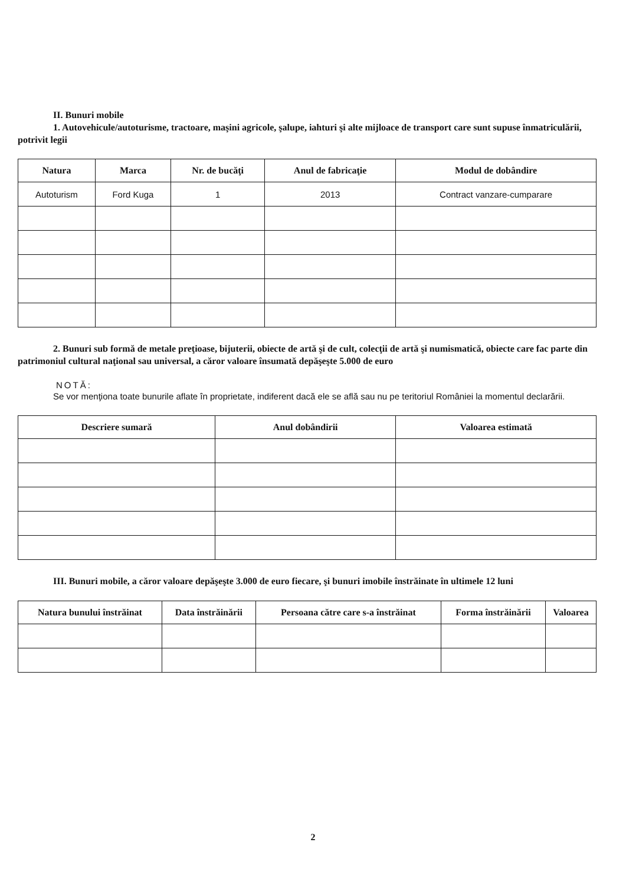II. Bunuri mobile
1. Autovehicule/autoturisme, tractoare, maşini agricole, şalupe, iahturi şi alte mijloace de transport care sunt supuse înmatriculării, potrivit legii
| Natura | Marca | Nr. de bucăţi | Anul de fabricaţie | Modul de dobândire |
| --- | --- | --- | --- | --- |
| Autoturism | Ford Kuga | 1 | 2013 | Contract vanzare-cumparare |
2. Bunuri sub formă de metale preţioase, bijuterii, obiecte de artă şi de cult, colecţii de artă şi numismatică, obiecte care fac parte din patrimoniul cultural naţional sau universal, a căror valoare însumată depăşeşte 5.000 de euro
NOTĂ:
Se vor menţiona toate bunurile aflate în proprietate, indiferent dacă ele se află sau nu pe teritoriul României la momentul declarării.
| Descriere sumară | Anul dobândirii | Valoarea estimată |
| --- | --- | --- |
III. Bunuri mobile, a căror valoare depăşeşte 3.000 de euro fiecare, şi bunuri imobile înstrăinate în ultimele 12 luni
| Natura bunului înstrăinat | Data înstrăinării | Persoana către care s-a înstrăinat | Forma înstrăinării | Valoarea |
| --- | --- | --- | --- | --- |
2